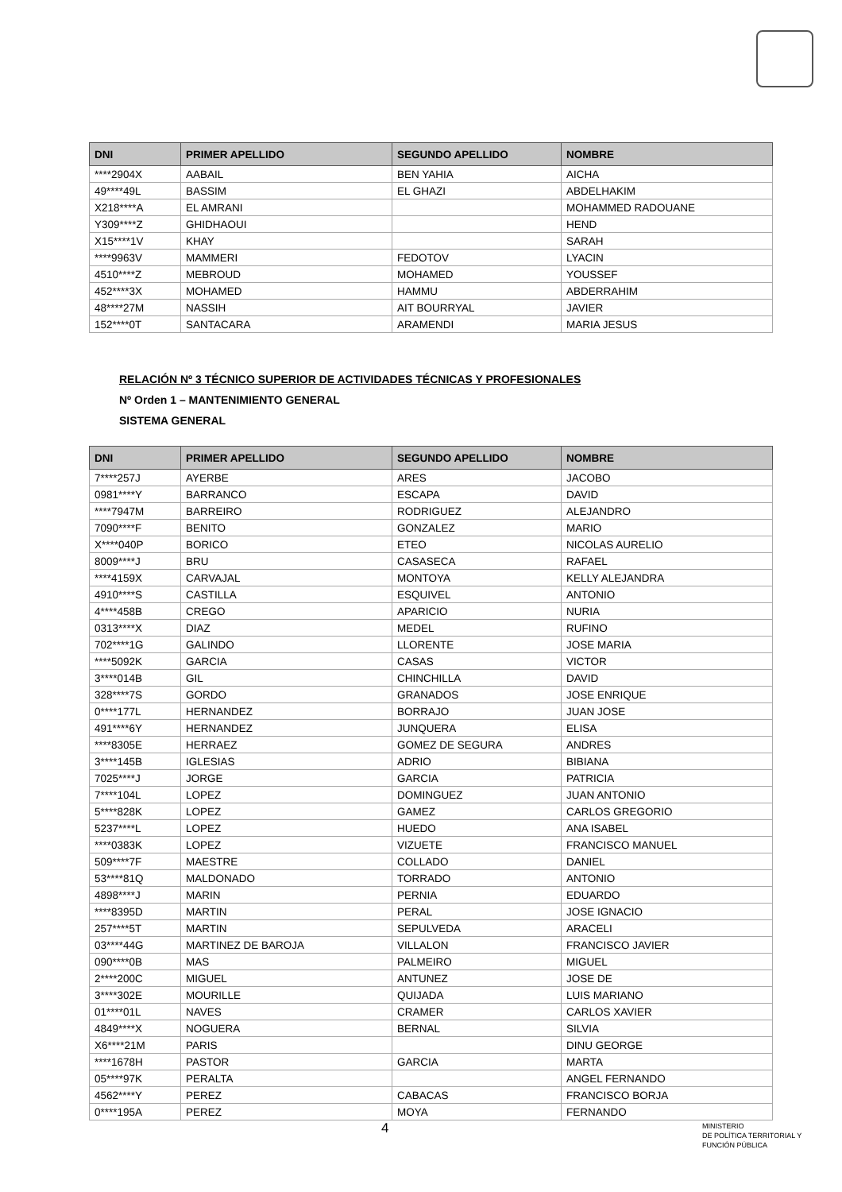| DNI | PRIMER APELLIDO | SEGUNDO APELLIDO | NOMBRE |
| --- | --- | --- | --- |
| ****2904X | AABAIL | BEN YAHIA | AICHA |
| 49****49L | BASSIM | EL GHAZI | ABDELHAKIM |
| X218****A | EL AMRANI | | MOHAMMED RADOUANE |
| Y309****Z | GHIDHAOUI | | HEND |
| X15****1V | KHAY | | SARAH |
| ****9963V | MAMMERI | FEDOTOV | LYACIN |
| 4510****Z | MEBROUD | MOHAMED | YOUSSEF |
| 452****3X | MOHAMED | HAMMU | ABDERRAHIM |
| 48****27M | NASSIH | AIT BOURRYAL | JAVIER |
| 152****0T | SANTACARA | ARAMENDI | MARIA JESUS |
RELACIÓN Nº 3 TÉCNICO SUPERIOR DE ACTIVIDADES TÉCNICAS Y PROFESIONALES
Nº Orden 1 – MANTENIMIENTO GENERAL
SISTEMA GENERAL
| DNI | PRIMER APELLIDO | SEGUNDO APELLIDO | NOMBRE |
| --- | --- | --- | --- |
| 7****257J | AYERBE | ARES | JACOBO |
| 0981****Y | BARRANCO | ESCAPA | DAVID |
| ****7947M | BARREIRO | RODRIGUEZ | ALEJANDRO |
| 7090****F | BENITO | GONZALEZ | MARIO |
| X****040P | BORICO | ETEO | NICOLAS AURELIO |
| 8009****J | BRU | CASASECA | RAFAEL |
| ****4159X | CARVAJAL | MONTOYA | KELLY ALEJANDRA |
| 4910****S | CASTILLA | ESQUIVEL | ANTONIO |
| 4****458B | CREGO | APARICIO | NURIA |
| 0313****X | DIAZ | MEDEL | RUFINO |
| 702****1G | GALINDO | LLORENTE | JOSE MARIA |
| ****5092K | GARCIA | CASAS | VICTOR |
| 3****014B | GIL | CHINCHILLA | DAVID |
| 328****7S | GORDO | GRANADOS | JOSE ENRIQUE |
| 0****177L | HERNANDEZ | BORRAJO | JUAN JOSE |
| 491****6Y | HERNANDEZ | JUNQUERA | ELISA |
| ****8305E | HERRAEZ | GOMEZ DE SEGURA | ANDRES |
| 3****145B | IGLESIAS | ADRIO | BIBIANA |
| 7025****J | JORGE | GARCIA | PATRICIA |
| 7****104L | LOPEZ | DOMINGUEZ | JUAN ANTONIO |
| 5****828K | LOPEZ | GAMEZ | CARLOS GREGORIO |
| 5237****L | LOPEZ | HUEDO | ANA ISABEL |
| ****0383K | LOPEZ | VIZUETE | FRANCISCO MANUEL |
| 509****7F | MAESTRE | COLLADO | DANIEL |
| 53****81Q | MALDONADO | TORRADO | ANTONIO |
| 4898****J | MARIN | PERNIA | EDUARDO |
| ****8395D | MARTIN | PERAL | JOSE IGNACIO |
| 257****5T | MARTIN | SEPULVEDA | ARACELI |
| 03****44G | MARTINEZ DE BAROJA | VILLALON | FRANCISCO JAVIER |
| 090****0B | MAS | PALMEIRO | MIGUEL |
| 2****200C | MIGUEL | ANTUNEZ | JOSE DE |
| 3****302E | MOURILLE | QUIJADA | LUIS MARIANO |
| 01****01L | NAVES | CRAMER | CARLOS XAVIER |
| 4849****X | NOGUERA | BERNAL | SILVIA |
| X6****21M | PARIS | | DINU GEORGE |
| ****1678H | PASTOR | GARCIA | MARTA |
| 05****97K | PERALTA | | ANGEL FERNANDO |
| 4562****Y | PEREZ | CABACAS | FRANCISCO BORJA |
| 0****195A | PEREZ | MOYA | FERNANDO |
4
MINISTERIO
DE POLÍTICA TERRITORIAL Y
FUNCIÓN PÚBLICA